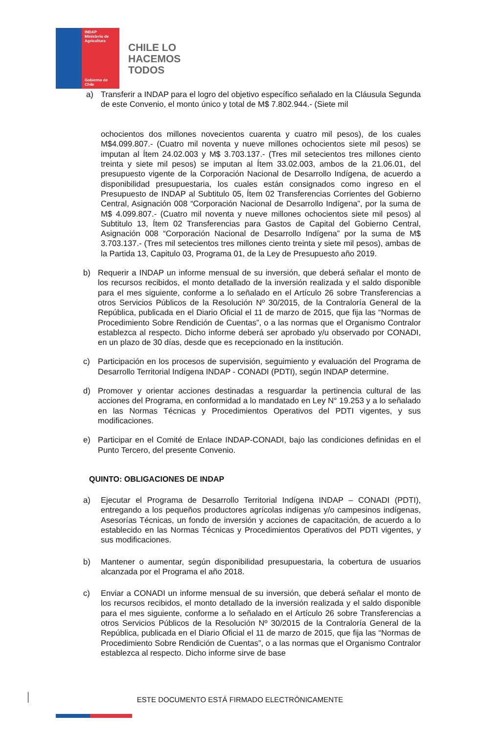INDAP
Ministerio de
Agricultura
Gobierno de Chile
CHILE LO
HACEMOS
TODOS
a) Transferir a INDAP para el logro del objetivo específico señalado en la Cláusula Segunda de este Convenio, el monto único y total de M$ 7.802.944.- (Siete mil
ochocientos dos millones novecientos cuarenta y cuatro mil pesos), de los cuales M$4.099.807.- (Cuatro mil noventa y nueve millones ochocientos siete mil pesos) se imputan al Ítem 24.02.003 y M$ 3.703.137.- (Tres mil setecientos tres millones ciento treinta y siete mil pesos) se imputan al Ítem 33.02.003, ambos de la 21.06.01, del presupuesto vigente de la Corporación Nacional de Desarrollo Indígena, de acuerdo a disponibilidad presupuestaria, los cuales están consignados como ingreso en el Presupuesto de INDAP al Subtitulo 05, Ítem 02 Transferencias Corrientes del Gobierno Central, Asignación 008 “Corporación Nacional de Desarrollo Indígena”, por la suma de M$ 4.099.807.- (Cuatro mil noventa y nueve millones ochocientos siete mil pesos) al Subtitulo 13, Ítem 02 Transferencias para Gastos de Capital del Gobierno Central, Asignación 008 “Corporación Nacional de Desarrollo Indígena” por la suma de M$ 3.703.137.- (Tres mil setecientos tres millones ciento treinta y siete mil pesos), ambas de la Partida 13, Capitulo 03, Programa 01, de la Ley de Presupuesto año 2019.
b) Requerir a INDAP un informe mensual de su inversión, que deberá señalar el monto de los recursos recibidos, el monto detallado de la inversión realizada y el saldo disponible para el mes siguiente, conforme a lo señalado en el Artículo 26 sobre Transferencias a otros Servicios Públicos de la Resolución Nº 30/2015, de la Contraloría General de la República, publicada en el Diario Oficial el 11 de marzo de 2015, que fija las “Normas de Procedimiento Sobre Rendición de Cuentas”, o a las normas que el Organismo Contralor establezca al respecto. Dicho informe deberá ser aprobado y/u observado por CONADI, en un plazo de 30 días, desde que es recepcionado en la institución.
c) Participación en los procesos de supervisión, seguimiento y evaluación del Programa de Desarrollo Territorial Indígena INDAP - CONADI (PDTI), según INDAP determine.
d) Promover y orientar acciones destinadas a resguardar la pertinencia cultural de las acciones del Programa, en conformidad a lo mandatado en Ley N° 19.253 y a lo señalado en las Normas Técnicas y Procedimientos Operativos del PDTI vigentes, y sus modificaciones.
e) Participar en el Comité de Enlace INDAP-CONADI, bajo las condiciones definidas en el Punto Tercero, del presente Convenio.
QUINTO: OBLIGACIONES DE INDAP
a) Ejecutar el Programa de Desarrollo Territorial Indígena INDAP – CONADI (PDTI), entregando a los pequeños productores agrícolas indígenas y/o campesinos indígenas, Asesorías Técnicas, un fondo de inversión y acciones de capacitación, de acuerdo a lo establecido en las Normas Técnicas y Procedimientos Operativos del PDTI vigentes, y sus modificaciones.
b) Mantener o aumentar, según disponibilidad presupuestaria, la cobertura de usuarios alcanzada por el Programa el año 2018.
c) Enviar a CONADI un informe mensual de su inversión, que deberá señalar el monto de los recursos recibidos, el monto detallado de la inversión realizada y el saldo disponible para el mes siguiente, conforme a lo señalado en el Artículo 26 sobre Transferencias a otros Servicios Públicos de la Resolución Nº 30/2015 de la Contraloría General de la República, publicada en el Diario Oficial el 11 de marzo de 2015, que fija las “Normas de Procedimiento Sobre Rendición de Cuentas”, o a las normas que el Organismo Contralor establezca al respecto. Dicho informe sirve de base
ESTE DOCUMENTO ESTÁ FIRMADO ELECTRÓNICAMENTE